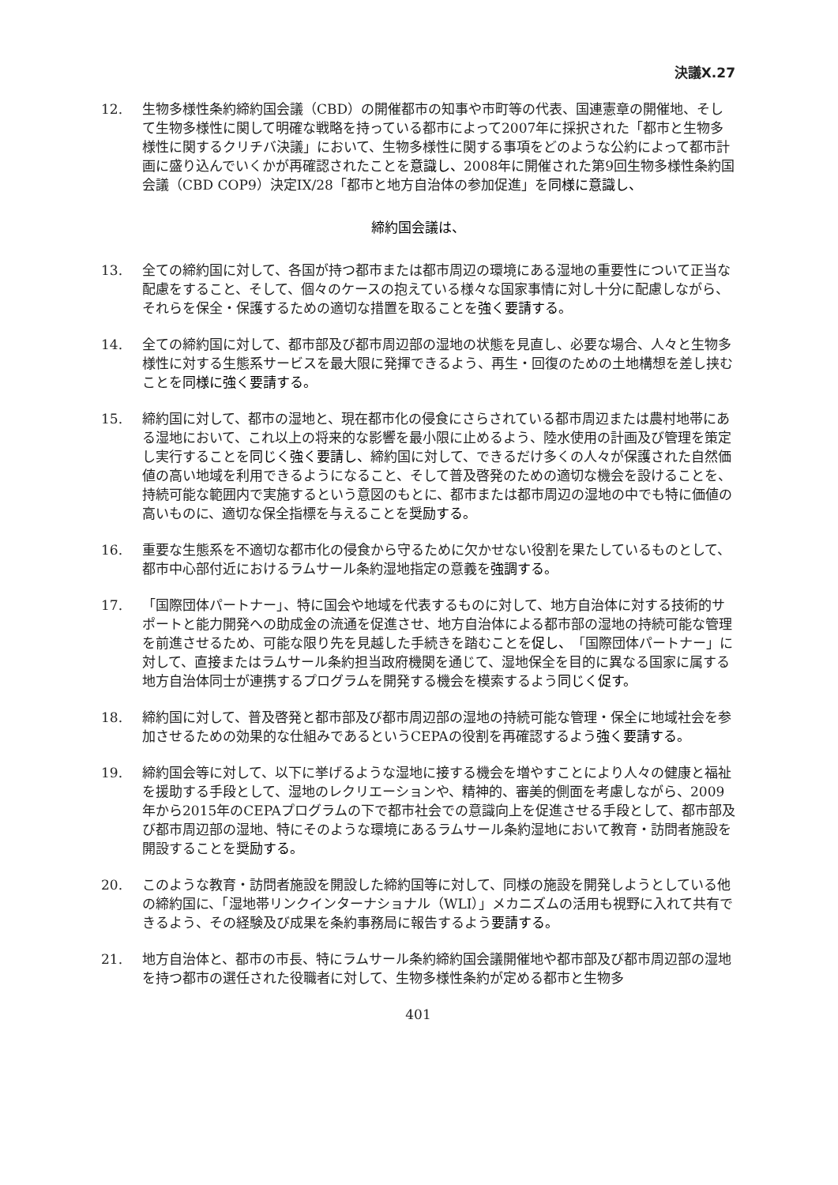決議X.27
12. 生物多様性条約締約国会議（CBD）の開催都市の知事や市町等の代表、国連憲章の開催地、そして生物多様性に関して明確な戦略を持っている都市によって2007年に採択された「都市と生物多様性に関するクリチバ決議」において、生物多様性に関する事項をどのような公約によって都市計画に盛り込んでいくかが再確認されたことを意識し、2008年に開催された第9回生物多様性条約国会議（CBD COP9）決定IX/28「都市と地方自治体の参加促進」を同様に意識し、
締約国会議は、
13. 全ての締約国に対して、各国が持つ都市または都市周辺の環境にある湿地の重要性について正当な配慮をすること、そして、個々のケースの抱えている様々な国家事情に対し十分に配慮しながら、それらを保全・保護するための適切な措置を取ることを強く要請する。
14. 全ての締約国に対して、都市部及び都市周辺部の湿地の状態を見直し、必要な場合、人々と生物多様性に対する生態系サービスを最大限に発揮できるよう、再生・回復のための土地構想を差し挟むことを同様に強く要請する。
15. 締約国に対して、都市の湿地と、現在都市化の侵食にさらされている都市周辺または農村地帯にある湿地において、これ以上の将来的な影響を最小限に止めるよう、陸水使用の計画及び管理を策定し実行することを同じく強く要請し、締約国に対して、できるだけ多くの人々が保護された自然価値の高い地域を利用できるようになること、そして普及啓発のための適切な機会を設けることを、持続可能な範囲内で実施するという意図のもとに、都市または都市周辺の湿地の中でも特に価値の高いものに、適切な保全指標を与えることを奨励する。
16. 重要な生態系を不適切な都市化の侵食から守るために欠かせない役割を果たしているものとして、都市中心部付近におけるラムサール条約湿地指定の意義を強調する。
17. 「国際団体パートナー」、特に国会や地域を代表するものに対して、地方自治体に対する技術的サポートと能力開発への助成金の流通を促進させ、地方自治体による都市部の湿地の持続可能な管理を前進させるため、可能な限り先を見越した手続きを踏むことを促し、「国際団体パートナー」に対して、直接またはラムサール条約担当政府機関を通じて、湿地保全を目的に異なる国家に属する地方自治体同士が連携するプログラムを開発する機会を模索するよう同じく促す。
18. 締約国に対して、普及啓発と都市部及び都市周辺部の湿地の持続可能な管理・保全に地域社会を参加させるための効果的な仕組みであるというCEPAの役割を再確認するよう強く要請する。
19. 締約国会等に対して、以下に挙げるような湿地に接する機会を増やすことにより人々の健康と福祉を援助する手段として、湿地のレクリエーションや、精神的、審美的側面を考慮しながら、2009年から2015年のCEPAプログラムの下で都市社会での意識向上を促進させる手段として、都市部及び都市周辺部の湿地、特にそのような環境にあるラムサール条約湿地において教育・訪問者施設を開設することを奨励する。
20. このような教育・訪問者施設を開設した締約国等に対して、同様の施設を開発しようとしている他の締約国に、「湿地帯リンクインターナショナル（WLI）」メカニズムの活用も視野に入れて共有できるよう、その経験及び成果を条約事務局に報告するよう要請する。
21. 地方自治体と、都市の市長、特にラムサール条約締約国会議開催地や都市部及び都市周辺部の湿地を持つ都市の選任された役職者に対して、生物多様性条約が定める都市と生物多
401